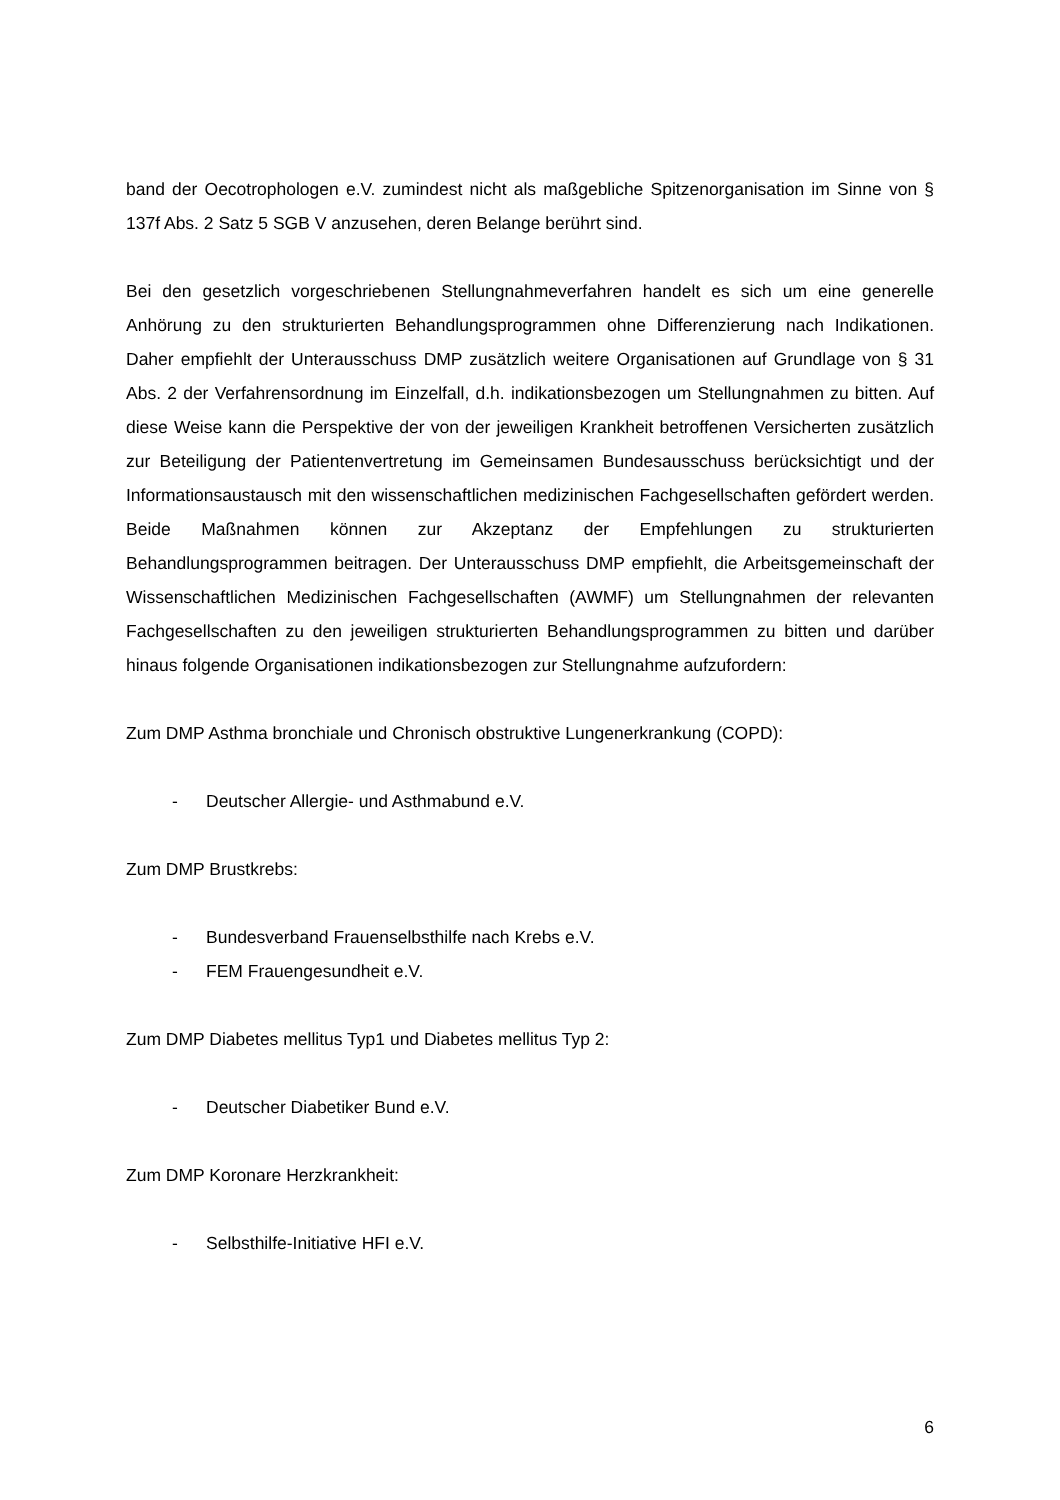band der Oecotrophologen e.V. zumindest nicht als maßgebliche Spitzenorganisation im Sinne von § 137f Abs. 2 Satz 5 SGB V anzusehen, deren Belange berührt sind.
Bei den gesetzlich vorgeschriebenen Stellungnahmeverfahren handelt es sich um eine generelle Anhörung zu den strukturierten Behandlungsprogrammen ohne Differenzierung nach Indikationen. Daher empfiehlt der Unterausschuss DMP zusätzlich weitere Organisationen auf Grundlage von § 31 Abs. 2 der Verfahrensordnung im Einzelfall, d.h. indikationsbezogen um Stellungnahmen zu bitten. Auf diese Weise kann die Perspektive der von der jeweiligen Krankheit betroffenen Versicherten zusätzlich zur Beteiligung der Patientenvertretung im Gemeinsamen Bundesausschuss berücksichtigt und der Informationsaustausch mit den wissenschaftlichen medizinischen Fachgesellschaften gefördert werden. Beide Maßnahmen können zur Akzeptanz der Empfehlungen zu strukturierten Behandlungsprogrammen beitragen. Der Unterausschuss DMP empfiehlt, die Arbeitsgemeinschaft der Wissenschaftlichen Medizinischen Fachgesellschaften (AWMF) um Stellungnahmen der relevanten Fachgesellschaften zu den jeweiligen strukturierten Behandlungsprogrammen zu bitten und darüber hinaus folgende Organisationen indikationsbezogen zur Stellungnahme aufzufordern:
Zum DMP Asthma bronchiale und Chronisch obstruktive Lungenerkrankung (COPD):
- Deutscher Allergie- und Asthmabund e.V.
Zum DMP Brustkrebs:
- Bundesverband Frauenselbsthilfe nach Krebs e.V.
- FEM Frauengesundheit e.V.
Zum DMP Diabetes mellitus Typ1 und Diabetes mellitus Typ 2:
- Deutscher Diabetiker Bund e.V.
Zum DMP Koronare Herzkrankheit:
- Selbsthilfe-Initiative HFI e.V.
6